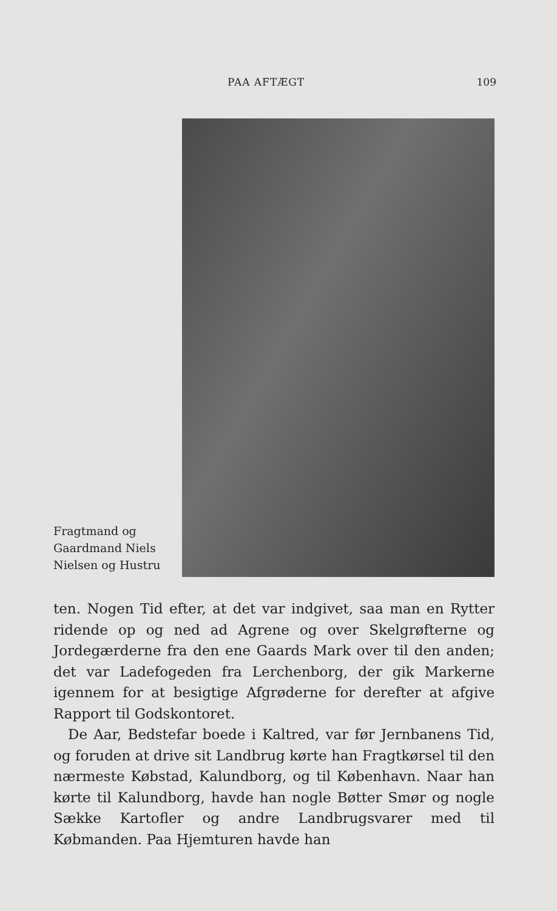PAA AFTÆGT 109
Fragtmand og
Gaardmand Niels
Nielsen og Hustru
ten. Nogen Tid efter, at det var indgivet, saa man en Rytter ridende op og ned ad Agrene og over Skelgrøfterne og Jordegærderne fra den ene Gaards Mark over til den anden; det var Ladefogeden fra Lerchenborg, der gik Markerne igennem for at besigtige Afgrøderne for derefter at afgive Rapport til Godskontoret.
De Aar, Bedstefar boede i Kaltred, var før Jernbanens Tid, og foruden at drive sit Landbrug kørte han Fragtkørsel til den nærmeste Købstad, Kalundborg, og til København. Naar han kørte til Kalundborg, havde han nogle Bøtter Smør og nogle Sække Kartofler og andre Landbrugsvarer med til Købmanden. Paa Hjemturen havde han